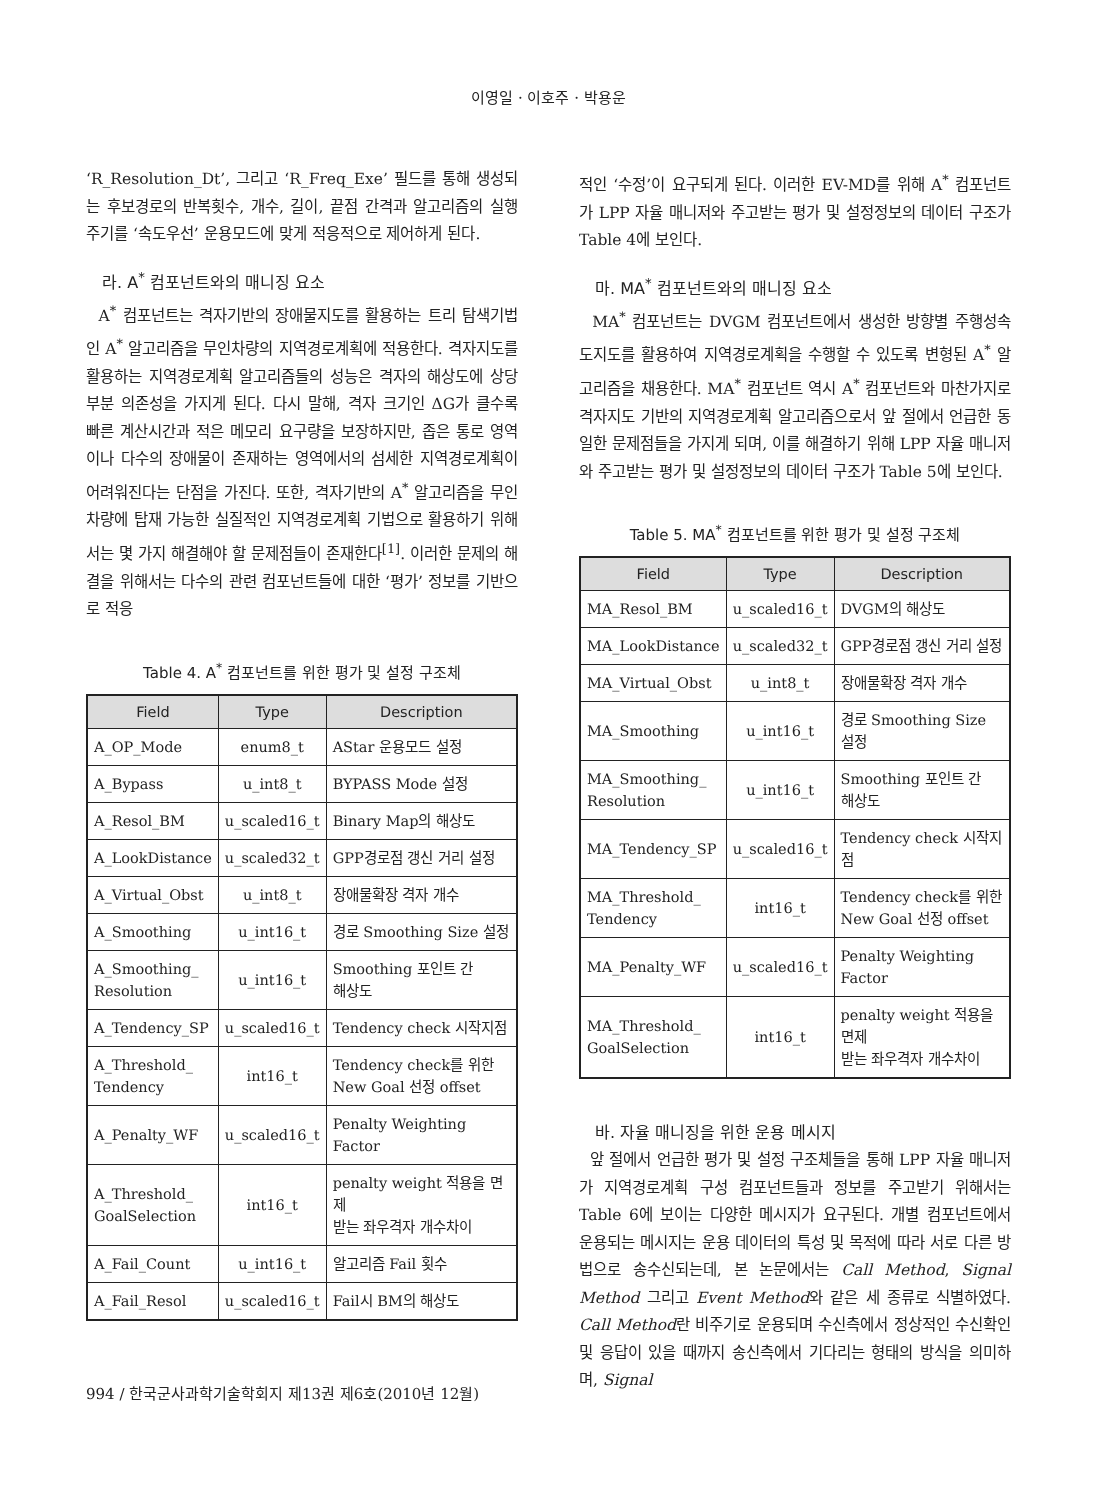이영일 · 이호주 · 박용운
‘R_Resolution_Dt’, 그리고 ‘R_Freq_Exe’ 필드를 통해 생성되는 후보경로의 반복횟수, 개수, 길이, 끝점 간격과 알고리즘의 실행 주기를 ‘속도우선’ 운용모드에 맞게 적응적으로 제어하게 된다.
라. A<sup>*</sup> 컴포넌트와의 매니징 요소
A<sup>*</sup> 컴포넌트는 격자기반의 장애물지도를 활용하는 트리 탐색기법인 A<sup>*</sup> 알고리즘을 무인차량의 지역경로계획에 적용한다. 격자지도를 활용하는 지역경로계획 알고리즘들의 성능은 격자의 해상도에 상당부분 의존성을 가지게 된다. 다시 말해, 격자 크기인 ΔG가 클수록 빠른 계산시간과 적은 메모리 요구량을 보장하지만, 좁은 통로 영역이나 다수의 장애물이 존재하는 영역에서의 섬세한 지역경로계획이 어려워진다는 단점을 가진다. 또한, 격자기반의 A<sup>*</sup> 알고리즘을 무인차량에 탑재 가능한 실질적인 지역경로계획 기법으로 활용하기 위해서는 몇 가지 해결해야 할 문제점들이 존재한다<sup>[1]</sup>. 이러한 문제의 해결을 위해서는 다수의 관련 컴포넌트들에 대한 ‘평가’ 정보를 기반으로 적응
Table 4. A<sup>*</sup> 컴포넌트를 위한 평가 및 설정 구조체
| Field | Type | Description |
| --- | --- | --- |
| A_OP_Mode | enum8_t | AStar 운용모드 설정 |
| A_Bypass | u_int8_t | BYPASS Mode 설정 |
| A_Resol_BM | u_scaled16_t | Binary Map의 해상도 |
| A_LookDistance | u_scaled32_t | GPP경로점 갱신 거리 설정 |
| A_Virtual_Obst | u_int8_t | 장애물확장 격자 개수 |
| A_Smoothing | u_int16_t | 경로 Smoothing Size 설정 |
| A_Smoothing_ Resolution | u_int16_t | Smoothing 포인트 간 해상도 |
| A_Tendency_SP | u_scaled16_t | Tendency check 시작지점 |
| A_Threshold_ Tendency | int16_t | Tendency check를 위한 New Goal 선정 offset |
| A_Penalty_WF | u_scaled16_t | Penalty Weighting Factor |
| A_Threshold_ GoalSelection | int16_t | penalty weight 적용을 면제 받는 좌우격자 개수차이 |
| A_Fail_Count | u_int16_t | 알고리즘 Fail 횟수 |
| A_Fail_Resol | u_scaled16_t | Fail시 BM의 해상도 |
적인 ‘수정’이 요구되게 된다. 이러한 EV-MD를 위해 A<sup>*</sup> 컴포넌트가 LPP 자율 매니저와 주고받는 평가 및 설정정보의 데이터 구조가 Table 4에 보인다.
마. MA<sup>*</sup> 컴포넌트와의 매니징 요소
MA<sup>*</sup> 컴포넌트는 DVGM 컴포넌트에서 생성한 방향별 주행성속도지도를 활용하여 지역경로계획을 수행할 수 있도록 변형된 A<sup>*</sup> 알고리즘을 채용한다. MA<sup>*</sup> 컴포넌트 역시 A<sup>*</sup> 컴포넌트와 마찬가지로 격자지도 기반의 지역경로계획 알고리즘으로서 앞 절에서 언급한 동일한 문제점들을 가지게 되며, 이를 해결하기 위해 LPP 자율 매니저와 주고받는 평가 및 설정정보의 데이터 구조가 Table 5에 보인다.
Table 5. MA<sup>*</sup> 컴포넌트를 위한 평가 및 설정 구조체
| Field | Type | Description |
| --- | --- | --- |
| MA_Resol_BM | u_scaled16_t | DVGM의 해상도 |
| MA_LookDistance | u_scaled32_t | GPP경로점 갱신 거리 설정 |
| MA_Virtual_Obst | u_int8_t | 장애물확장 격자 개수 |
| MA_Smoothing | u_int16_t | 경로 Smoothing Size 설정 |
| MA_Smoothing_ Resolution | u_int16_t | Smoothing 포인트 간 해상도 |
| MA_Tendency_SP | u_scaled16_t | Tendency check 시작지점 |
| MA_Threshold_ Tendency | int16_t | Tendency check를 위한 New Goal 선정 offset |
| MA_Penalty_WF | u_scaled16_t | Penalty Weighting Factor |
| MA_Threshold_ GoalSelection | int16_t | penalty weight 적용을 면제 받는 좌우격자 개수차이 |
바. 자율 매니징을 위한 운용 메시지
앞 절에서 언급한 평가 및 설정 구조체들을 통해 LPP 자율 매니저가 지역경로계획 구성 컴포넌트들과 정보를 주고받기 위해서는 Table 6에 보이는 다양한 메시지가 요구된다. 개별 컴포넌트에서 운용되는 메시지는 운용 데이터의 특성 및 목적에 따라 서로 다른 방법으로 송수신되는데, 본 논문에서는 Call Method, Signal Method 그리고 Event Method와 같은 세 종류로 식별하였다. Call Method란 비주기로 운용되며 수신측에서 정상적인 수신확인 및 응답이 있을 때까지 송신측에서 기다리는 형태의 방식을 의미하며, Signal
994 / 한국군사과학기술학회지 제13권 제6호(2010년 12월)